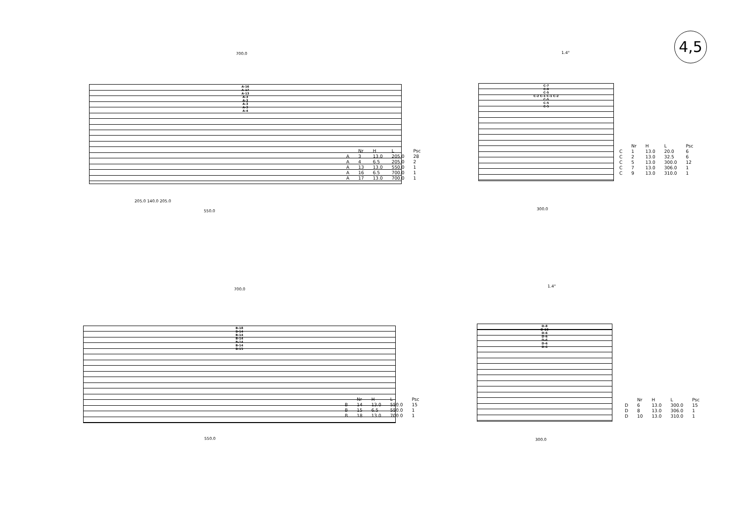4,5
700.0
A-16
A-17
A-13
A-3
A-3
A-3
A-3
A-4
205.0 140.0 205.0
550.0
| | Nr | H | L | Psc |
| --- | --- | --- | --- | --- |
| A | 3 | 13.0 | 205.0 | 28 |
| A | 4 | 6.5 | 205.0 | 2 |
| A | 13 | 13.0 | 550.0 | 1 |
| A | 16 | 6.5 | 700.0 | 1 |
| A | 17 | 13.0 | 700.0 | 1 |
1.4°
C-7
C-9
C-5
C-2 C-1 C-1 C-2
C-5
C-5
C-5
300.0
| | Nr | H | L | Psc |
| --- | --- | --- | --- | --- |
| C | 1 | 13.0 | 20.0 | 6 |
| C | 2 | 13.0 | 32.5 | 6 |
| C | 5 | 13.0 | 300.0 | 12 |
| C | 7 | 13.0 | 306.0 | 1 |
| C | 9 | 13.0 | 310.0 | 1 |
700.0
B-18
B-14
B-14
B-14
B-14
B-14
B-15
550.0
| | Nr | H | L | Psc |
| --- | --- | --- | --- | --- |
| B | 14 | 13.0 | 550.0 | 15 |
| B | 15 | 6.5 | 550.0 | 1 |
| B | 18 | 13.0 | 700.0 | 1 |
1.4°
D-8
D-10
D-6
D-6
D-6
D-6
D-6
300.0
| | Nr | H | L | Psc |
| --- | --- | --- | --- | --- |
| D | 6 | 13.0 | 300.0 | 15 |
| D | 8 | 13.0 | 306.0 | 1 |
| D | 10 | 13.0 | 310.0 | 1 |